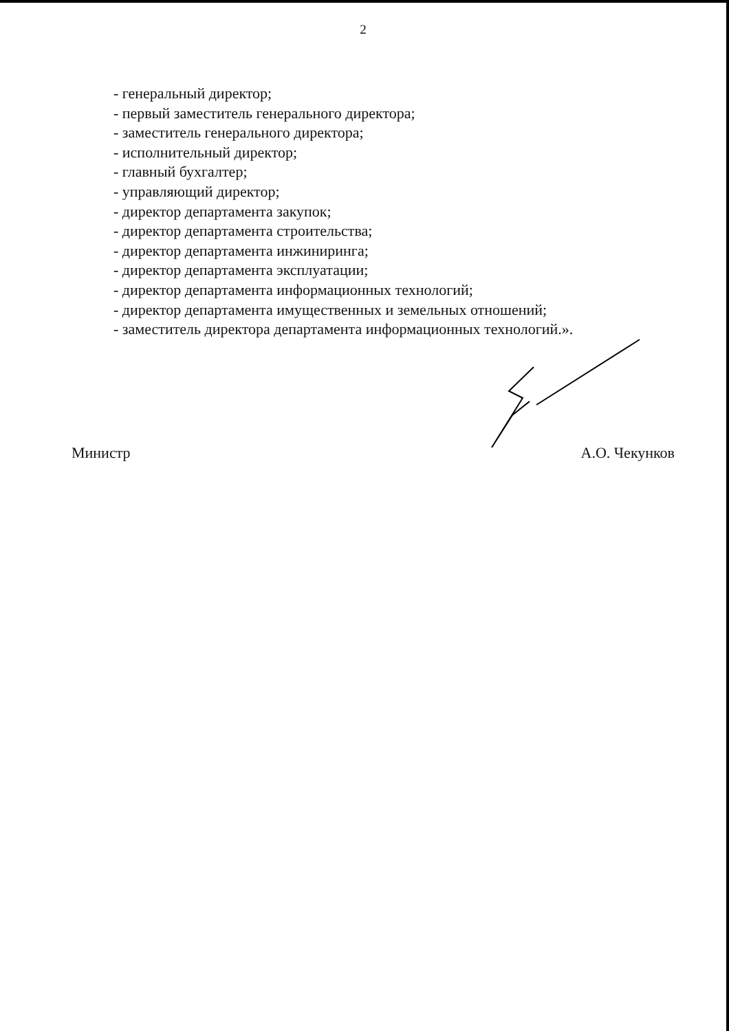2
- генеральный директор;
- первый заместитель генерального директора;
- заместитель генерального директора;
- исполнительный директор;
- главный бухгалтер;
- управляющий директор;
- директор департамента закупок;
- директор департамента строительства;
- директор департамента инжиниринга;
- директор департамента эксплуатации;
- директор департамента информационных технологий;
- директор департамента имущественных и земельных отношений;
- заместитель директора департамента информационных технологий.».
Министр А.О. Чекунков